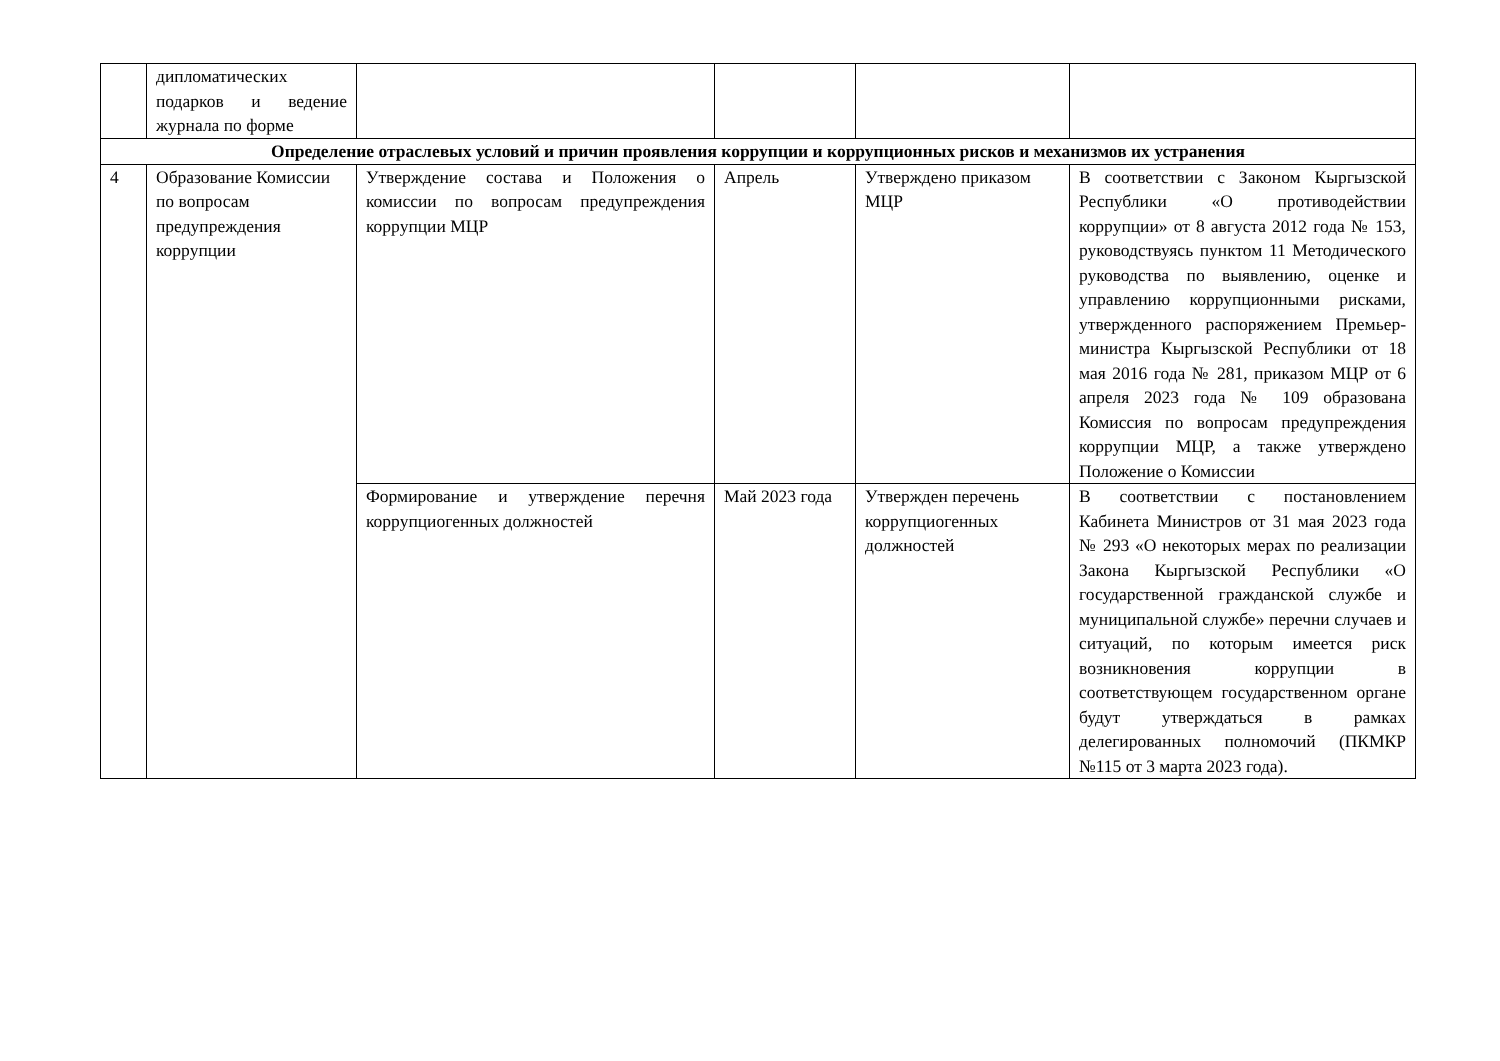| | дипломатических подарков и ведение журнала по форме | | | | |
| Определение отраслевых условий и причин проявления коррупции и коррупционных рисков и механизмов их устранения | | | | | |
| 4 | Образование Комиссии по вопросам предупреждения коррупции | Утверждение состава и Положения о комиссии по вопросам предупреждения коррупции МЦР | Апрель | Утверждено приказом МЦР | В соответствии с Законом Кыргызской Республики «О противодействии коррупции» от 8 августа 2012 года № 153, руководствуясь пунктом 11 Методического руководства по выявлению, оценке и управлению коррупционными рисками, утвержденного распоряжением Премьер-министра Кыргызской Республики от 18 мая 2016 года № 281, приказом МЦР от 6 апреля 2023 года № 109 образована Комиссия по вопросам предупреждения коррупции МЦР, а также утверждено Положение о Комиссии |
| | | Формирование и утверждение перечня коррупциогенных должностей | Май 2023 года | Утвержден перечень коррупциогенных должностей | В соответствии с постановлением Кабинета Министров от 31 мая 2023 года № 293 «О некоторых мерах по реализации Закона Кыргызской Республики «О государственной гражданской службе и муниципальной службе» перечни случаев и ситуаций, по которым имеется риск возникновения коррупции в соответствующем государственном органе будут утверждаться в рамках делегированных полномочий (ПКМКР №115 от 3 марта 2023 года). |